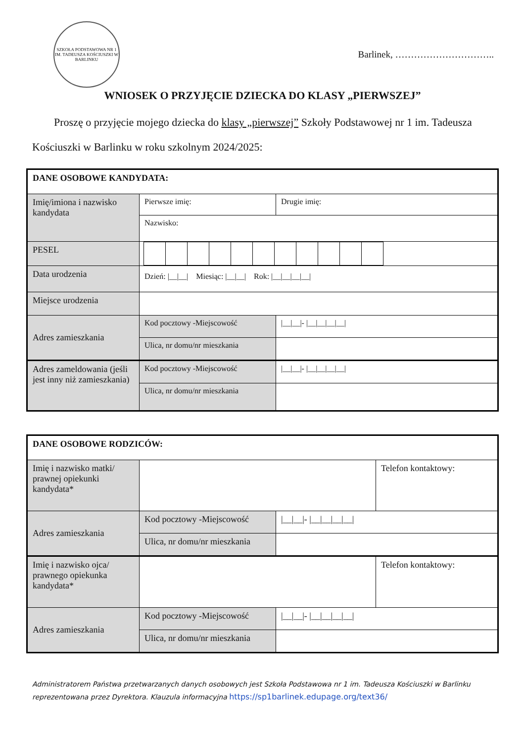SZKOŁA PODSTAWOWA NR 1 IM. TADEUSZA KOŚCIUSZKI W BARLINKU
Barlinek, …………………………..
WNIOSEK O PRZYJĘCIE DZIECKA DO KLASY „PIERWSZEJ”
Proszę o przyjęcie mojego dziecka do klasy „pierwszej” Szkoły Podstawowej nr 1 im. Tadeusza Kościuszki w Barlinku w roku szkolnym 2024/2025:
| DANE OSOBOWE KANDYDATA: | | | |
| Imię/imiona i nazwisko kandydata | Pierwsze imię: | | Drugie imię: |
| | Nazwisko: | | |
| PESEL | | | |
| Data urodzenia | Dzień: /__/__/ Miesiąc: /__/__/ Rok: /__/__/__/__/ | | |
| Miejsce urodzenia | | | |
| Adres zamieszkania | Kod pocztowy -Miejscowość | /__/__/- /__/__/__/__/ | |
| | Ulica, nr domu/nr mieszkania | | |
| Adres zameldowania (jeśli jest inny niż zamieszkania) | Kod pocztowy -Miejscowość | /__/__/- /__/__/__/__/ | |
| | Ulica, nr domu/nr mieszkania | | |
| DANE OSOBOWE RODZICÓW: | | | |
| Imię i nazwisko matki/ prawnej opiekunki kandydata* | | | Telefon kontaktowy: |
| Adres zamieszkania | Kod pocztowy -Miejscowość | /__/__/- /__/__/__/__/ | |
| | Ulica, nr domu/nr mieszkania | | |
| Imię i nazwisko ojca/ prawnego opiekunka kandydata* | | | Telefon kontaktowy: |
| Adres zamieszkania | Kod pocztowy -Miejscowość | /__/__/- /__/__/__/__/ | |
| | Ulica, nr domu/nr mieszkania | | |
Administratorem Państwa przetwarzanych danych osobowych jest Szkoła Podstawowa nr 1 im. Tadeusza Kościuszki w Barlinku reprezentowana przez Dyrektora. Klauzula informacyjna https://sp1barlinek.edupage.org/text36/